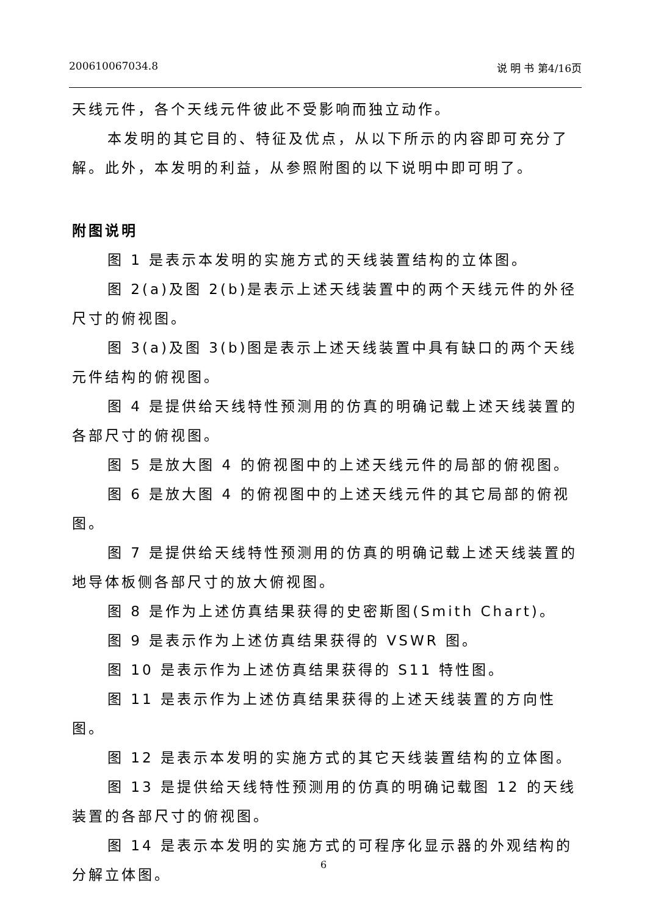200610067034.8 说 明 书 第4/16页
天线元件，各个天线元件彼此不受影响而独立动作。
本发明的其它目的、特征及优点，从以下所示的内容即可充分了解。此外，本发明的利益，从参照附图的以下说明中即可明了。
附图说明
图 1 是表示本发明的实施方式的天线装置结构的立体图。
图 2(a)及图 2(b)是表示上述天线装置中的两个天线元件的外径尺寸的俯视图。
图 3(a)及图 3(b)图是表示上述天线装置中具有缺口的两个天线元件结构的俯视图。
图 4 是提供给天线特性预测用的仿真的明确记载上述天线装置的各部尺寸的俯视图。
图 5 是放大图 4 的俯视图中的上述天线元件的局部的俯视图。
图 6 是放大图 4 的俯视图中的上述天线元件的其它局部的俯视图。
图 7 是提供给天线特性预测用的仿真的明确记载上述天线装置的地导体板侧各部尺寸的放大俯视图。
图 8 是作为上述仿真结果获得的史密斯图(Smith Chart)。
图 9 是表示作为上述仿真结果获得的 VSWR 图。
图 10 是表示作为上述仿真结果获得的 S11 特性图。
图 11 是表示作为上述仿真结果获得的上述天线装置的方向性图。
图 12 是表示本发明的实施方式的其它天线装置结构的立体图。
图 13 是提供给天线特性预测用的仿真的明确记载图 12 的天线装置的各部尺寸的俯视图。
图 14 是表示本发明的实施方式的可程序化显示器的外观结构的分解立体图。
6